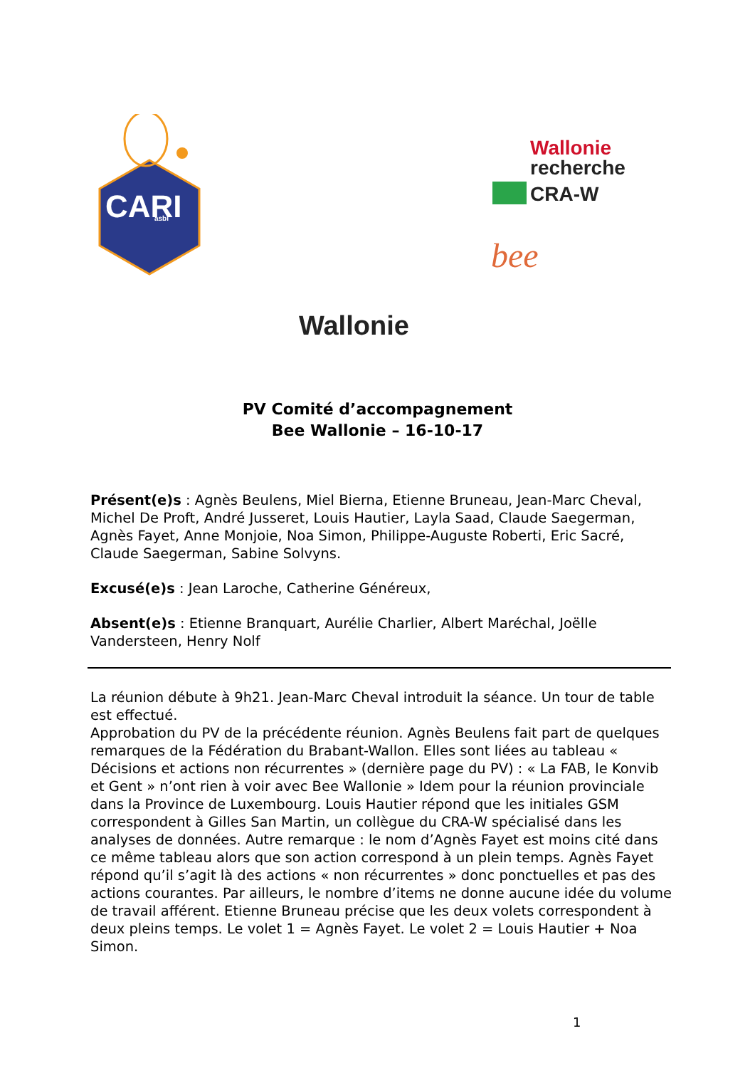CARI
asbl
bee
Wallonie
Wallonie
recherche
CRA-W
PV Comité d’accompagnement
Bee Wallonie – 16-10-17
Présent(e)s : Agnès Beulens, Miel Bierna, Etienne Bruneau, Jean-Marc Cheval, Michel De Proft, André Jusseret, Louis Hautier, Layla Saad, Claude Saegerman, Agnès Fayet, Anne Monjoie, Noa Simon, Philippe-Auguste Roberti, Eric Sacré, Claude Saegerman, Sabine Solvyns.
Excusé(e)s : Jean Laroche, Catherine Généreux,
Absent(e)s : Etienne Branquart, Aurélie Charlier, Albert Maréchal, Joëlle Vandersteen, Henry Nolf
La réunion débute à 9h21. Jean-Marc Cheval introduit la séance. Un tour de table est effectué.
Approbation du PV de la précédente réunion. Agnès Beulens fait part de quelques remarques de la Fédération du Brabant-Wallon. Elles sont liées au tableau « Décisions et actions non récurrentes » (dernière page du PV) : « La FAB, le Konvib et Gent » n’ont rien à voir avec Bee Wallonie » Idem pour la réunion provinciale dans la Province de Luxembourg. Louis Hautier répond que les initiales GSM correspondent à Gilles San Martin, un collègue du CRA-W spécialisé dans les analyses de données. Autre remarque : le nom d’Agnès Fayet est moins cité dans ce même tableau alors que son action correspond à un plein temps. Agnès Fayet répond qu’il s’agit là des actions « non récurrentes » donc ponctuelles et pas des actions courantes. Par ailleurs, le nombre d’items ne donne aucune idée du volume de travail afférent. Etienne Bruneau précise que les deux volets correspondent à deux pleins temps. Le volet 1 = Agnès Fayet. Le volet 2 = Louis Hautier + Noa Simon.
1